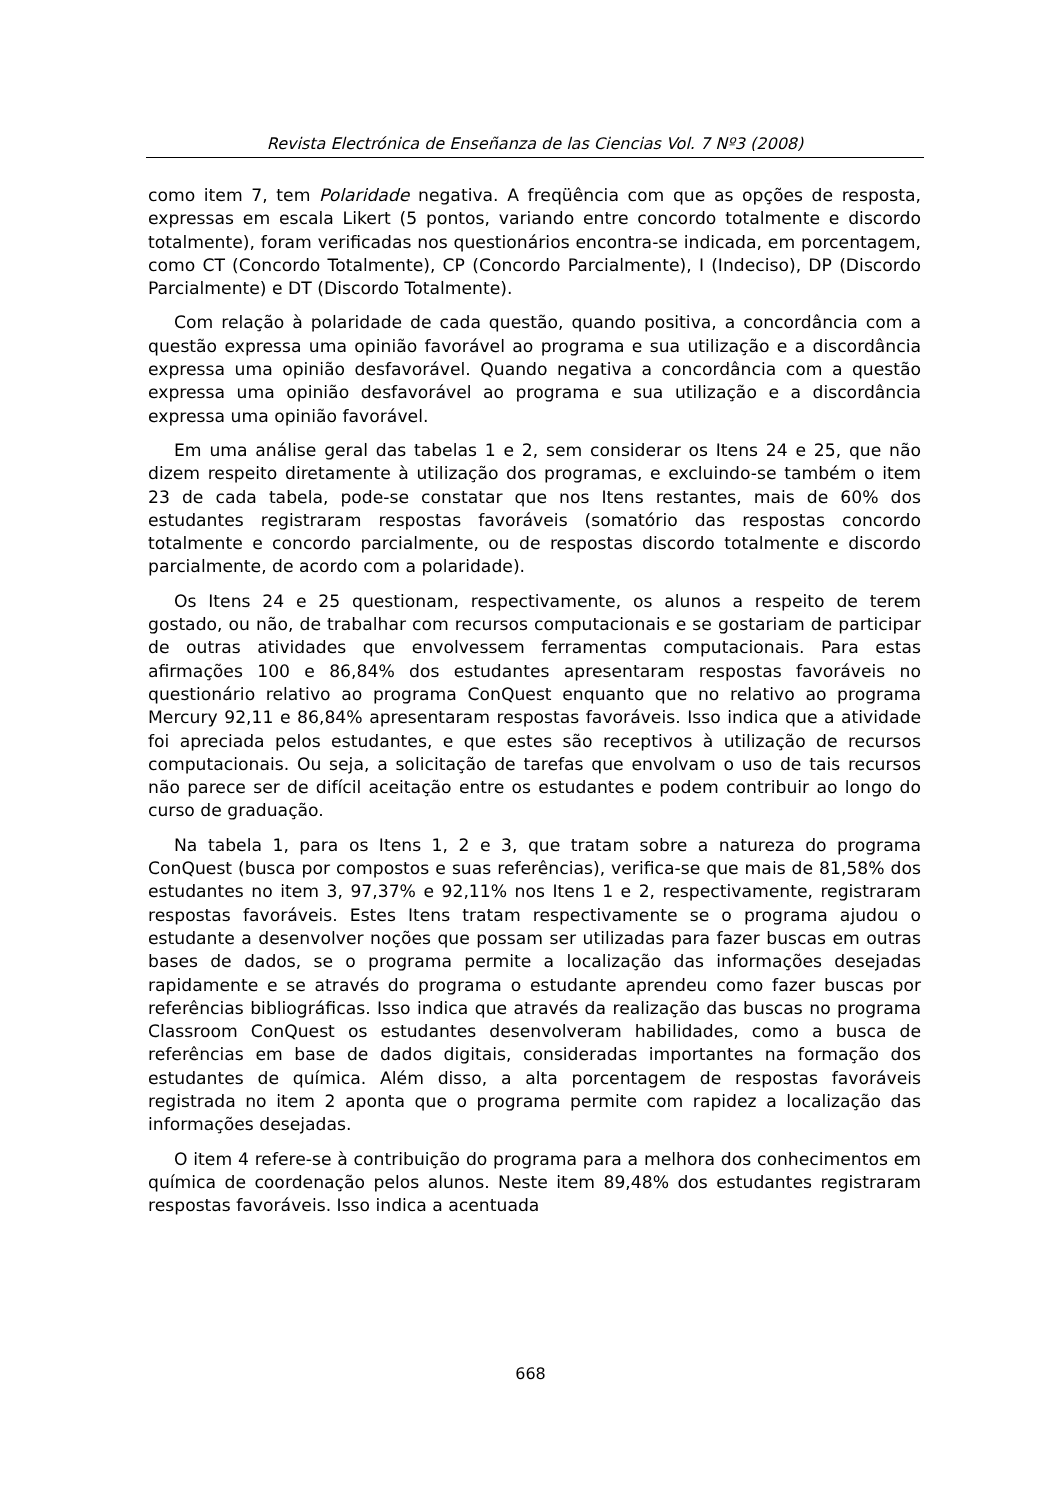Revista Electrónica de Enseñanza de las Ciencias Vol. 7 Nº3 (2008)
como item 7, tem Polaridade negativa. A freqüência com que as opções de resposta, expressas em escala Likert (5 pontos, variando entre concordo totalmente e discordo totalmente), foram verificadas nos questionários encontra-se indicada, em porcentagem, como CT (Concordo Totalmente), CP (Concordo Parcialmente), I (Indeciso), DP (Discordo Parcialmente) e DT (Discordo Totalmente).
Com relação à polaridade de cada questão, quando positiva, a concordância com a questão expressa uma opinião favorável ao programa e sua utilização e a discordância expressa uma opinião desfavorável. Quando negativa a concordância com a questão expressa uma opinião desfavorável ao programa e sua utilização e a discordância expressa uma opinião favorável.
Em uma análise geral das tabelas 1 e 2, sem considerar os Itens 24 e 25, que não dizem respeito diretamente à utilização dos programas, e excluindo-se também o item 23 de cada tabela, pode-se constatar que nos Itens restantes, mais de 60% dos estudantes registraram respostas favoráveis (somatório das respostas concordo totalmente e concordo parcialmente, ou de respostas discordo totalmente e discordo parcialmente, de acordo com a polaridade).
Os Itens 24 e 25 questionam, respectivamente, os alunos a respeito de terem gostado, ou não, de trabalhar com recursos computacionais e se gostariam de participar de outras atividades que envolvessem ferramentas computacionais. Para estas afirmações 100 e 86,84% dos estudantes apresentaram respostas favoráveis no questionário relativo ao programa ConQuest enquanto que no relativo ao programa Mercury 92,11 e 86,84% apresentaram respostas favoráveis. Isso indica que a atividade foi apreciada pelos estudantes, e que estes são receptivos à utilização de recursos computacionais. Ou seja, a solicitação de tarefas que envolvam o uso de tais recursos não parece ser de difícil aceitação entre os estudantes e podem contribuir ao longo do curso de graduação.
Na tabela 1, para os Itens 1, 2 e 3, que tratam sobre a natureza do programa ConQuest (busca por compostos e suas referências), verifica-se que mais de 81,58% dos estudantes no item 3, 97,37% e 92,11% nos Itens 1 e 2, respectivamente, registraram respostas favoráveis. Estes Itens tratam respectivamente se o programa ajudou o estudante a desenvolver noções que possam ser utilizadas para fazer buscas em outras bases de dados, se o programa permite a localização das informações desejadas rapidamente e se através do programa o estudante aprendeu como fazer buscas por referências bibliográficas. Isso indica que através da realização das buscas no programa Classroom ConQuest os estudantes desenvolveram habilidades, como a busca de referências em base de dados digitais, consideradas importantes na formação dos estudantes de química. Além disso, a alta porcentagem de respostas favoráveis registrada no item 2 aponta que o programa permite com rapidez a localização das informações desejadas.
O item 4 refere-se à contribuição do programa para a melhora dos conhecimentos em química de coordenação pelos alunos. Neste item 89,48% dos estudantes registraram respostas favoráveis. Isso indica a acentuada
668